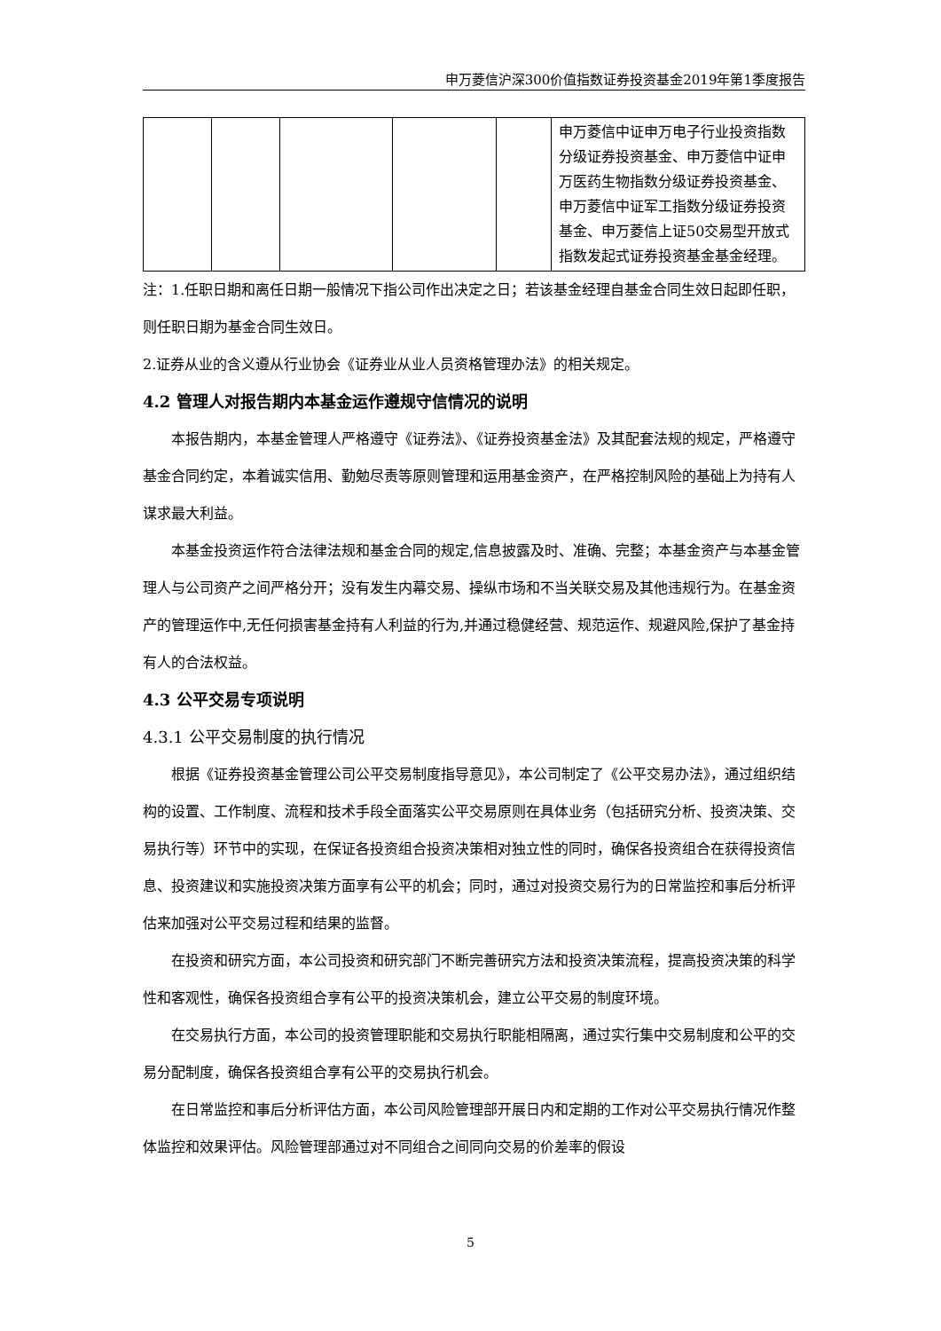申万菱信沪深300价值指数证券投资基金2019年第1季度报告
| | | | | | 申万菱信中证申万电子行业投资指数分级证券投资基金、申万菱信中证申万医药生物指数分级证券投资基金、申万菱信中证军工指数分级证券投资基金、申万菱信上证50交易型开放式指数发起式证券投资基金基金经理。 |
注：1.任职日期和离任日期一般情况下指公司作出决定之日；若该基金经理自基金合同生效日起即任职，则任职日期为基金合同生效日。
2.证券从业的含义遵从行业协会《证券业从业人员资格管理办法》的相关规定。
4.2 管理人对报告期内本基金运作遵规守信情况的说明
本报告期内，本基金管理人严格遵守《证券法》、《证券投资基金法》及其配套法规的规定，严格遵守基金合同约定，本着诚实信用、勤勉尽责等原则管理和运用基金资产，在严格控制风险的基础上为持有人谋求最大利益。
本基金投资运作符合法律法规和基金合同的规定,信息披露及时、准确、完整；本基金资产与本基金管理人与公司资产之间严格分开；没有发生内幕交易、操纵市场和不当关联交易及其他违规行为。在基金资产的管理运作中,无任何损害基金持有人利益的行为,并通过稳健经营、规范运作、规避风险,保护了基金持有人的合法权益。
4.3 公平交易专项说明
4.3.1 公平交易制度的执行情况
根据《证券投资基金管理公司公平交易制度指导意见》，本公司制定了《公平交易办法》，通过组织结构的设置、工作制度、流程和技术手段全面落实公平交易原则在具体业务（包括研究分析、投资决策、交易执行等）环节中的实现，在保证各投资组合投资决策相对独立性的同时，确保各投资组合在获得投资信息、投资建议和实施投资决策方面享有公平的机会；同时，通过对投资交易行为的日常监控和事后分析评估来加强对公平交易过程和结果的监督。
在投资和研究方面，本公司投资和研究部门不断完善研究方法和投资决策流程，提高投资决策的科学性和客观性，确保各投资组合享有公平的投资决策机会，建立公平交易的制度环境。
在交易执行方面，本公司的投资管理职能和交易执行职能相隔离，通过实行集中交易制度和公平的交易分配制度，确保各投资组合享有公平的交易执行机会。
在日常监控和事后分析评估方面，本公司风险管理部开展日内和定期的工作对公平交易执行情况作整体监控和效果评估。风险管理部通过对不同组合之间同向交易的价差率的假设
5